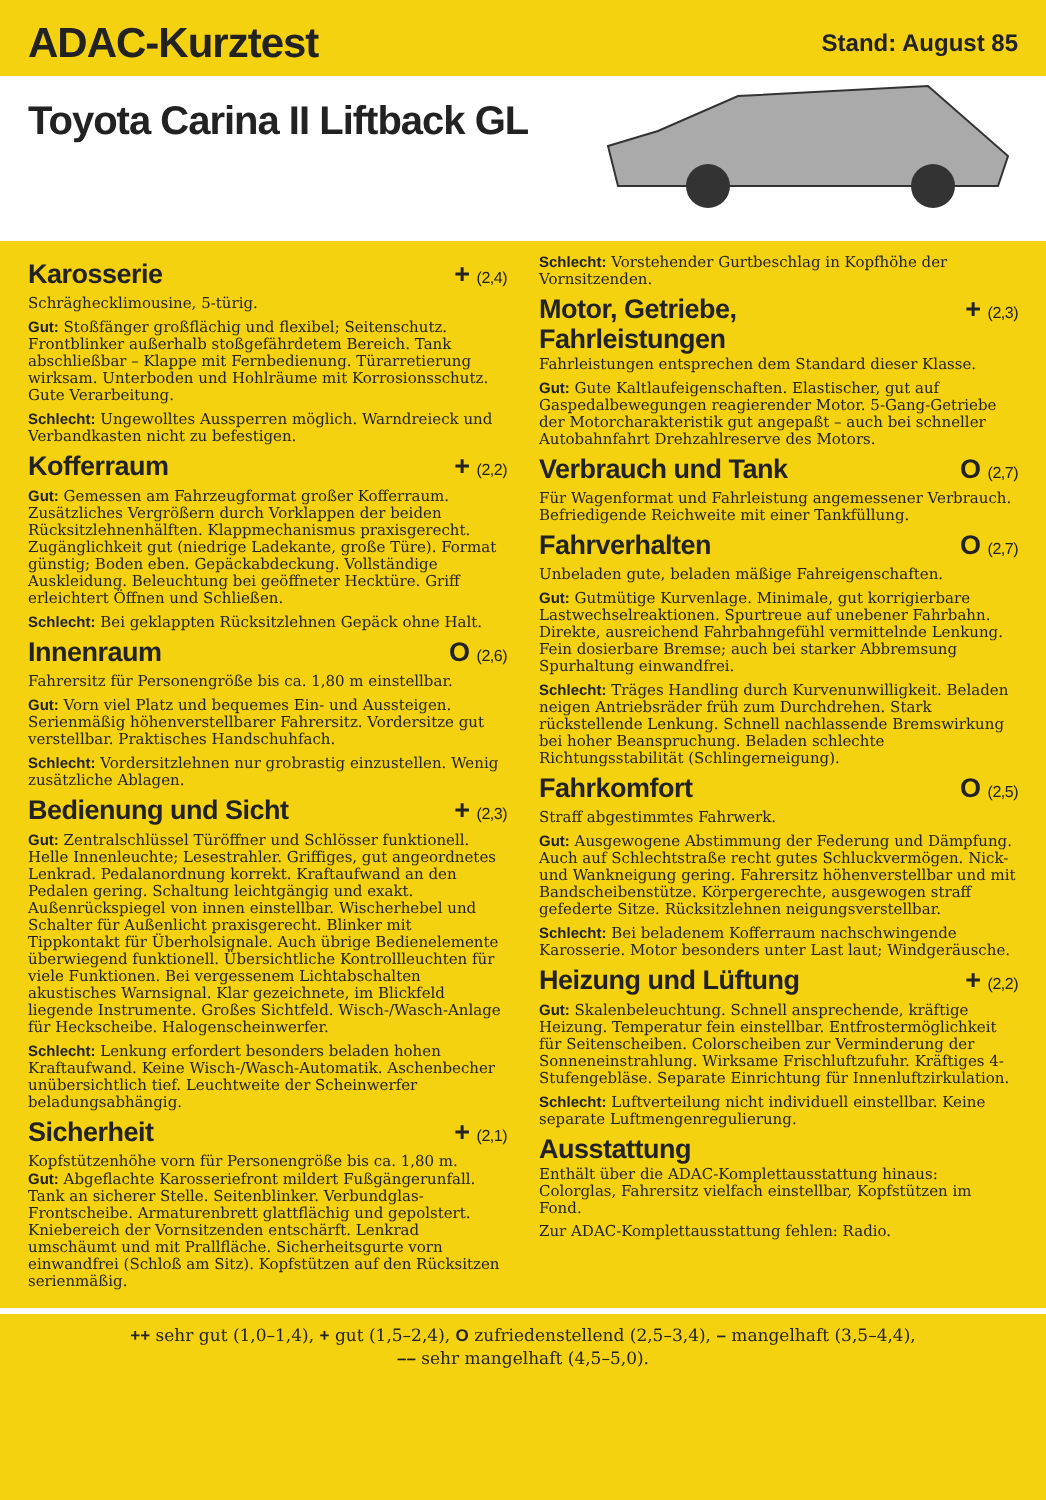ADAC-Kurztest
Stand: August 85
Toyota Carina II Liftback GL
Karosserie + (2,4)
Schräghecklimousine, 5-türig.
Gut: Stoßfänger großflächig und flexibel; Seitenschutz. Frontblinker außerhalb stoßgefährdetem Bereich. Tank abschließbar – Klappe mit Fernbedienung. Türarretierung wirksam. Unterboden und Hohlräume mit Korrosionsschutz. Gute Verarbeitung.
Schlecht: Ungewolltes Aussperren möglich. Warndreieck und Verbandkasten nicht zu befestigen.
Kofferraum + (2,2)
Gut: Gemessen am Fahrzeugformat großer Kofferraum. Zusätzliches Vergrößern durch Vorklappen der beiden Rücksitzlehnenhälften. Klappmechanismus praxisgerecht. Zugänglichkeit gut (niedrige Ladekante, große Türe). Format günstig; Boden eben. Gepäckabdeckung. Vollständige Auskleidung. Beleuchtung bei geöffneter Hecktüre. Griff erleichtert Öffnen und Schließen.
Schlecht: Bei geklappten Rücksitzlehnen Gepäck ohne Halt.
Innenraum O (2,6)
Fahrersitz für Personengröße bis ca. 1,80 m einstellbar.
Gut: Vorn viel Platz und bequemes Ein- und Aussteigen. Serienmäßig höhenverstellbarer Fahrersitz. Vordersitze gut verstellbar. Praktisches Handschuhfach.
Schlecht: Vordersitzlehnen nur grobrastig einzustellen. Wenig zusätzliche Ablagen.
Bedienung und Sicht + (2,3)
Gut: Zentralschlüssel Türöffner und Schlösser funktionell. Helle Innenleuchte; Lesestrahler. Griffiges, gut angeordnetes Lenkrad. Pedalanordnung korrekt. Kraftaufwand an den Pedalen gering. Schaltung leichtgängig und exakt. Außenrückspiegel von innen einstellbar. Wischerhebel und Schalter für Außenlicht praxisgerecht. Blinker mit Tippkontakt für Überholsignale. Auch übrige Bedienelemente überwiegend funktionell. Übersichtliche Kontrollleuchten für viele Funktionen. Bei vergessenem Lichtabschalten akustisches Warnsignal. Klar gezeichnete, im Blickfeld liegende Instrumente. Großes Sichtfeld. Wisch-/Wasch-Anlage für Heckscheibe. Halogenscheinwerfer.
Schlecht: Lenkung erfordert besonders beladen hohen Kraftaufwand. Keine Wisch-/Wasch-Automatik. Aschenbecher unübersichtlich tief. Leuchtweite der Scheinwerfer beladungsabhängig.
Sicherheit + (2,1)
Kopfstützenhöhe vorn für Personengröße bis ca. 1,80 m.
Gut: Abgeflachte Karosseriefront mildert Fußgängerunfall. Tank an sicherer Stelle. Seitenblinker. Verbundglas-Frontscheibe. Armaturenbrett glattflächig und gepolstert. Kniebereich der Vornsitzenden entschärft. Lenkrad umschäumt und mit Prallfläche. Sicherheitsgurte vorn einwandfrei (Schloß am Sitz). Kopfstützen auf den Rücksitzen serienmäßig.
Schlecht: Vorstehender Gurtbeschlag in Kopfhöhe der Vornsitzenden.
Motor, Getriebe,
Fahrleistungen + (2,3)
Fahrleistungen entsprechen dem Standard dieser Klasse.
Gut: Gute Kaltlaufeigenschaften. Elastischer, gut auf Gaspedalbewegungen reagierender Motor. 5-Gang-Getriebe der Motorcharakteristik gut angepaßt – auch bei schneller Autobahnfahrt Drehzahlreserve des Motors.
Verbrauch und Tank O (2,7)
Für Wagenformat und Fahrleistung angemessener Verbrauch. Befriedigende Reichweite mit einer Tankfüllung.
Fahrverhalten O (2,7)
Unbeladen gute, beladen mäßige Fahreigenschaften.
Gut: Gutmütige Kurvenlage. Minimale, gut korrigierbare Lastwechselreaktionen. Spurtreue auf unebener Fahrbahn. Direkte, ausreichend Fahrbahngefühl vermittelnde Lenkung. Fein dosierbare Bremse; auch bei starker Abbremsung Spurhaltung einwandfrei.
Schlecht: Träges Handling durch Kurvenunwilligkeit. Beladen neigen Antriebsräder früh zum Durchdrehen. Stark rückstellende Lenkung. Schnell nachlassende Bremswirkung bei hoher Beanspruchung. Beladen schlechte Richtungsstabilität (Schlingerneigung).
Fahrkomfort O (2,5)
Straff abgestimmtes Fahrwerk.
Gut: Ausgewogene Abstimmung der Federung und Dämpfung. Auch auf Schlechtstraße recht gutes Schluckvermögen. Nick- und Wankneigung gering. Fahrersitz höhenverstellbar und mit Bandscheibenstütze. Körpergerechte, ausgewogen straff gefederte Sitze. Rücksitzlehnen neigungsverstellbar.
Schlecht: Bei beladenem Kofferraum nachschwingende Karosserie. Motor besonders unter Last laut; Windgeräusche.
Heizung und Lüftung + (2,2)
Gut: Skalenbeleuchtung. Schnell ansprechende, kräftige Heizung. Temperatur fein einstellbar. Entfrostermöglichkeit für Seitenscheiben. Colorscheiben zur Verminderung der Sonneneinstrahlung. Wirksame Frischluftzufuhr. Kräftiges 4-Stufengebläse. Separate Einrichtung für Innenluftzirkulation.
Schlecht: Luftverteilung nicht individuell einstellbar. Keine separate Luftmengenregulierung.
Ausstattung
Enthält über die ADAC-Komplettausstattung hinaus: Colorglas, Fahrersitz vielfach einstellbar, Kopfstützen im Fond.
Zur ADAC-Komplettausstattung fehlen: Radio.
++ sehr gut (1,0–1,4), + gut (1,5–2,4), O zufriedenstellend (2,5–3,4), – mangelhaft (3,5–4,4),
–– sehr mangelhaft (4,5–5,0).